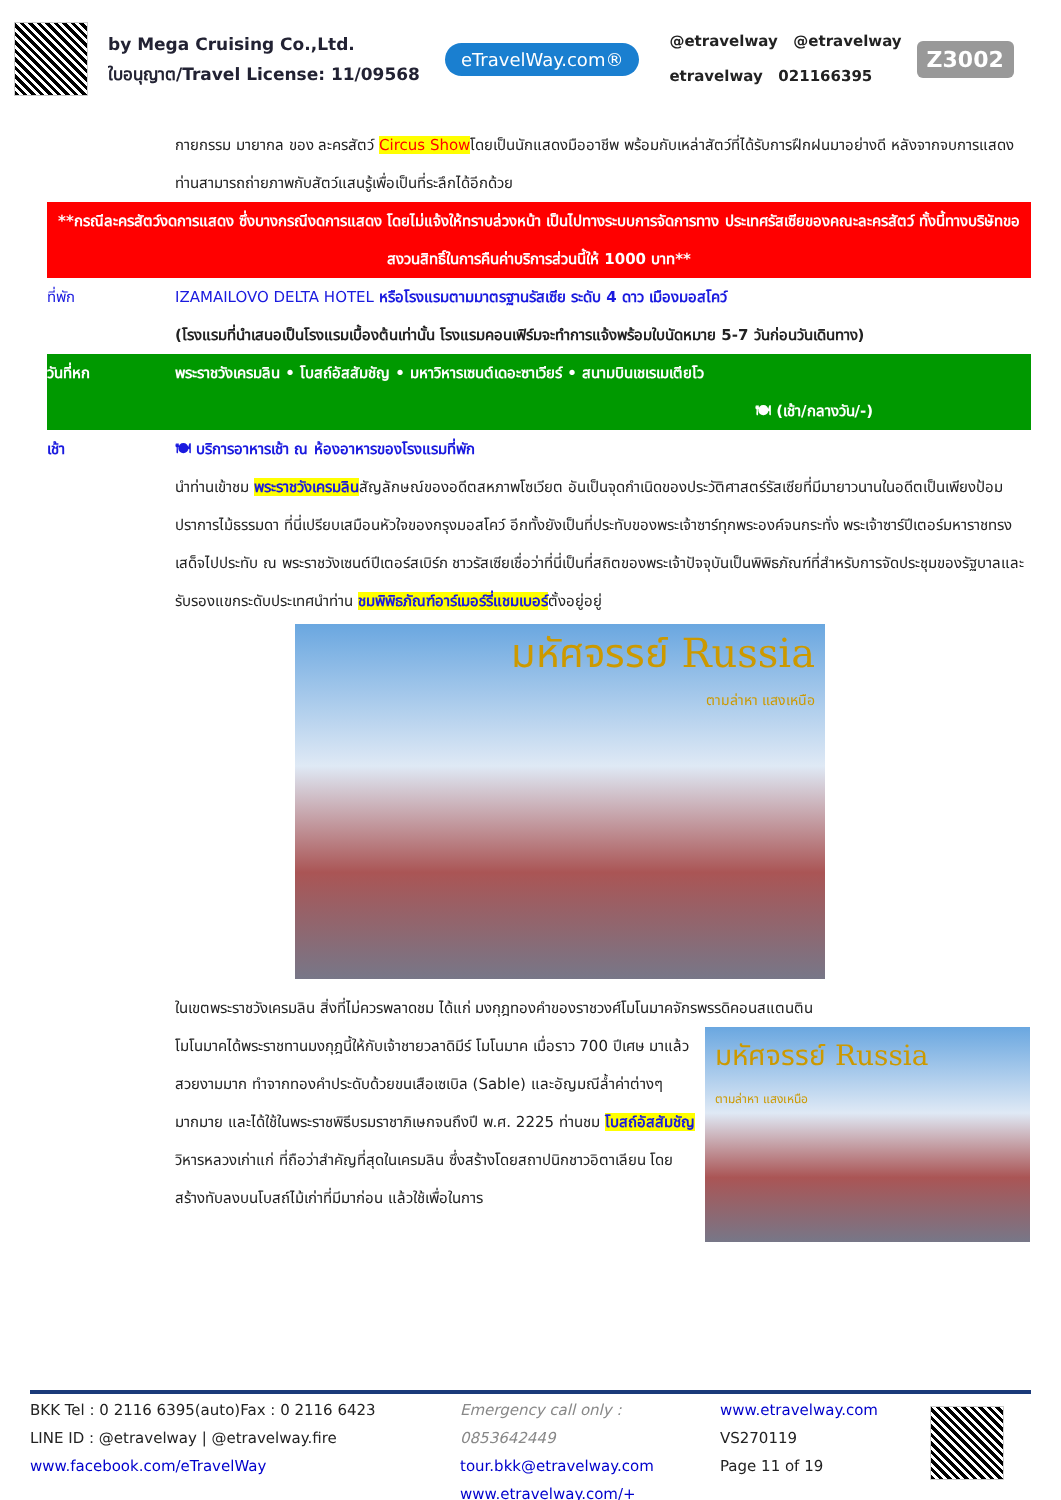by Mega Cruising Co.,Ltd.
ใบอนุญาต/Travel License: 11/09568
eTravelWay.com®
@etravelway @etravelway
etravelway 021166395
Z3002
กายกรรม มายากล ของ ละครสัตว์ Circus Showโดยเป็นนักแสดงมืออาชีพ พร้อมกับเหล่าสัตว์ที่ได้รับการฝึกฝนมาอย่างดี หลังจากจบการแสดง ท่านสามารถถ่ายภาพกับสัตว์แสนรู้เพื่อเป็นที่ระลึกได้อีกด้วย
**กรณีละครสัตว์งดการแสดง ซึ่งบางกรณีงดการแสดง โดยไม่แจ้งให้ทราบล่วงหน้า เป็นไปทางระบบการจัดการทาง ประเทศรัสเซียของคณะละครสัตว์ ทั้งนี้ทางบริษัทขอสงวนสิทธิ์ในการคืนค่าบริการส่วนนี้ให้ 1000 บาท**
ที่พัก IZAMAILOVO DELTA HOTEL หรือโรงแรมตามมาตรฐานรัสเซีย ระดับ 4 ดาว เมืองมอสโคว์
(โรงแรมที่นำเสนอเป็นโรงแรมเบื้องต้นเท่านั้น โรงแรมคอนเฟิร์มจะทำการแจ้งพร้อมใบนัดหมาย 5-7 วันก่อนวันเดินทาง)
วันที่หก พระราชวังเครมลิน • โบสถ์อัสสัมชัญ • มหาวิหารเซนต์เดอะซาเวียร์ • สนามบินเชเรเมเตียโว
🍽 (เช้า/กลางวัน/-)
เช้า 🍽 บริการอาหารเช้า ณ ห้องอาหารของโรงแรมที่พัก
นำท่านเข้าชม พระราชวังเครมลินสัญลักษณ์ของอดีตสหภาพโซเวียต อันเป็นจุดกำเนิดของประวัติศาสตร์รัสเซียที่มีมายาวนานในอดีตเป็นเพียงป้อมปราการไม้ธรรมดา ที่นี่เปรียบเสมือนหัวใจของกรุงมอสโคว์ อีกทั้งยังเป็นที่ประทับของพระเจ้าซาร์ทุกพระองค์จนกระทั่ง พระเจ้าซาร์ปีเตอร์มหาราชทรงเสด็จไปประทับ ณ พระราชวังเซนต์ปีเตอร์สเบิร์ก ชาวรัสเซียเชื่อว่าที่นี่เป็นที่สถิตของพระเจ้าปัจจุบันเป็นพิพิธภัณฑ์ที่สำหรับการจัดประชุมของรัฐบาลและรับรองแขกระดับประเทศนำท่าน ชมพิพิธภัณฑ์อาร์เมอร์รี่แชมเบอร์ตั้งอยู่อยู่
มหัศจรรย์ Russia
ตามล่าหา แสงเหนือ
ในเขตพระราชวังเครมลิน สิ่งที่ไม่ควรพลาดชม ได้แก่ มงกุฎทองคำของราชวงศ์โมโนมาคจักรพรรดิคอนสแตนติน
โมโนมาคได้พระราชทานมงกุฎนี้ให้กับเจ้าชายวลาดิมีร์ โมโนมาค เมื่อราว 700 ปีเศษ มาแล้ว สวยงามมาก ทำจากทองคำประดับด้วยขนเสือเซเบิล (Sable) และอัญมณีล้ำค่าต่างๆ มากมาย และได้ใช้ในพระราชพิธีบรมราชาภิเษกจนถึงปี พ.ศ. 2225 ท่านชม โบสถ์อัสสัมชัญวิหารหลวงเก่าแก่ ที่ถือว่าสำคัญที่สุดในเครมลิน ซึ่งสร้างโดยสถาปนิกชาวอิตาเลียน โดยสร้างทับลงบนโบสถ์ไม้เก่าที่มีมาก่อน แล้วใช้เพื่อในการ
มหัศจรรย์ Russia
ตามล่าหา แสงเหนือ
BKK Tel : 0 2116 6395(auto)Fax : 0 2116 6423
LINE ID : @etravelway | @etravelway.fire
www.facebook.com/eTravelWay
Emergency call only : 0853642449
tour.bkk@etravelway.com
www.etravelway.com/+
www.etravelway.com
VS270119
Page 11 of 19